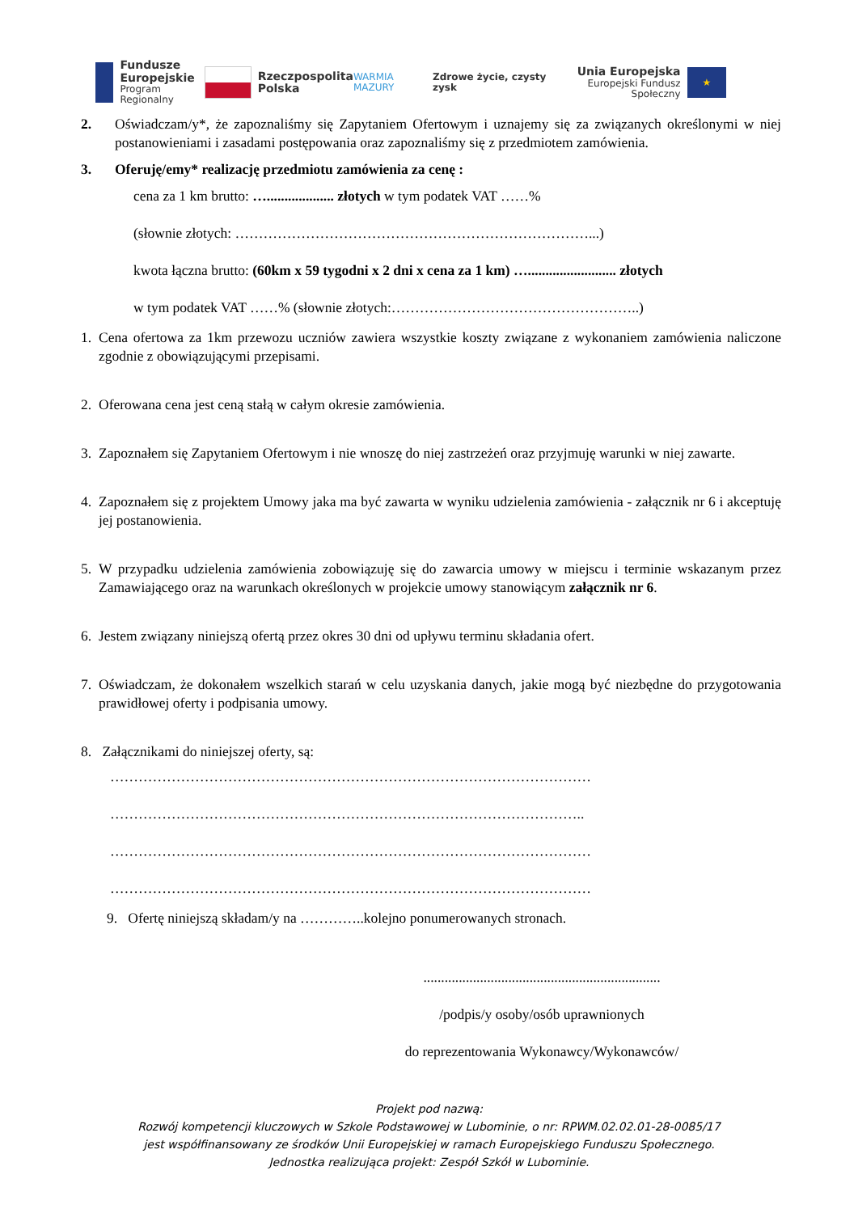Fundusze
Europejskie
Program Regionalny
Rzeczpospolita
Polska
WARMIA MAZURY Zdrowe życie, czysty zysk
Unia Europejska
Europejski Fundusz Społeczny
★
2. Oświadczam/y*, że zapoznaliśmy się Zapytaniem Ofertowym i uznajemy się za związanych określonymi w niej postanowieniami i zasadami postępowania oraz zapoznaliśmy się z przedmiotem zamówienia.
3. Oferuję/emy* realizację przedmiotu zamówienia za cenę :
cena za 1 km brutto: …................... złotych w tym podatek VAT ……%
(słownie złotych: …………………………………………………………………...)
kwota łączna brutto: (60km x 59 tygodni x 2 dni x cena za 1 km) …......................... złotych
w tym podatek VAT ……% (słownie złotych:……………………………………………..)
1. Cena ofertowa za 1km przewozu uczniów zawiera wszystkie koszty związane z wykonaniem zamówienia naliczone zgodnie z obowiązującymi przepisami.
2. Oferowana cena jest ceną stałą w całym okresie zamówienia.
3. Zapoznałem się Zapytaniem Ofertowym i nie wnoszę do niej zastrzeżeń oraz przyjmuję warunki w niej zawarte.
4. Zapoznałem się z projektem Umowy jaka ma być zawarta w wyniku udzielenia zamówienia - załącznik nr 6 i akceptuję jej postanowienia.
5. W przypadku udzielenia zamówienia zobowiązuję się do zawarcia umowy w miejscu i terminie wskazanym przez Zamawiającego oraz na warunkach określonych w projekcie umowy stanowiącym załącznik nr 6.
6. Jestem związany niniejszą ofertą przez okres 30 dni od upływu terminu składania ofert.
7. Oświadczam, że dokonałem wszelkich starań w celu uzyskania danych, jakie mogą być niezbędne do przygotowania prawidłowej oferty i podpisania umowy.
8. Załącznikami do niniejszej oferty, są:
…………………………………………………………………………………………
………………………………………………………………………………………..
…………………………………………………………………………………………
…………………………………………………………………………………………
9. Ofertę niniejszą składam/y na …………..kolejno ponumerowanych stronach.
...................................................................
/podpis/y osoby/osób uprawnionych
do reprezentowania Wykonawcy/Wykonawców/
Projekt pod nazwą:
Rozwój kompetencji kluczowych w Szkole Podstawowej w Lubominie, o nr: RPWM.02.02.01-28-0085/17
jest współfinansowany ze środków Unii Europejskiej w ramach Europejskiego Funduszu Społecznego.
Jednostka realizująca projekt: Zespół Szkół w Lubominie.